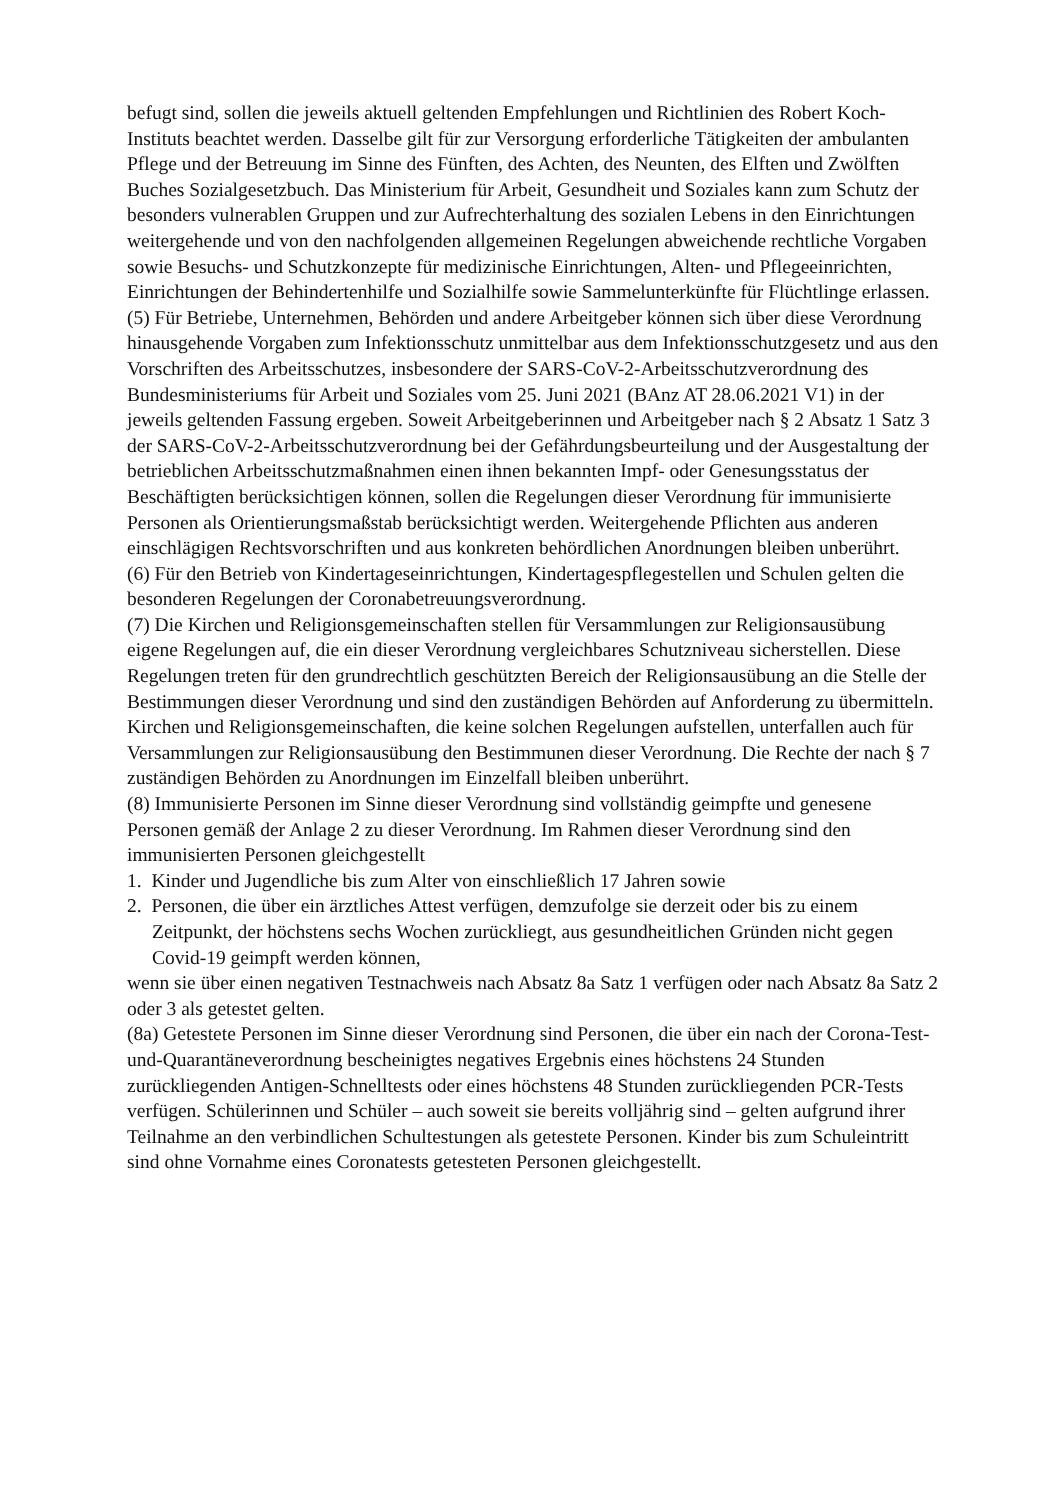befugt sind, sollen die jeweils aktuell geltenden Empfehlungen und Richtlinien des Robert Koch-Instituts beachtet werden. Dasselbe gilt für zur Versorgung erforderliche Tätigkeiten der ambulanten Pflege und der Betreuung im Sinne des Fünften, des Achten, des Neunten, des Elften und Zwölften Buches Sozialgesetzbuch. Das Ministerium für Arbeit, Gesundheit und Soziales kann zum Schutz der besonders vulnerablen Gruppen und zur Aufrechterhaltung des sozialen Lebens in den Einrichtungen weitergehende und von den nachfolgenden allgemeinen Regelungen abweichende rechtliche Vorgaben sowie Besuchs- und Schutzkonzepte für medizinische Einrichtungen, Alten- und Pflegeeinrichten, Einrichtungen der Behindertenhilfe und Sozialhilfe sowie Sammelunterkünfte für Flüchtlinge erlassen.
(5) Für Betriebe, Unternehmen, Behörden und andere Arbeitgeber können sich über diese Verordnung hinausgehende Vorgaben zum Infektionsschutz unmittelbar aus dem Infektionsschutzgesetz und aus den Vorschriften des Arbeitsschutzes, insbesondere der SARS-CoV-2-Arbeitsschutzverordnung des Bundesministeriums für Arbeit und Soziales vom 25. Juni 2021 (BAnz AT 28.06.2021 V1) in der jeweils geltenden Fassung ergeben. Soweit Arbeitgeberinnen und Arbeitgeber nach § 2 Absatz 1 Satz 3 der SARS-CoV-2-Arbeitsschutzverordnung bei der Gefährdungsbeurteilung und der Ausgestaltung der betrieblichen Arbeitsschutzmaßnahmen einen ihnen bekannten Impf- oder Genesungsstatus der Beschäftigten berücksichtigen können, sollen die Regelungen dieser Verordnung für immunisierte Personen als Orientierungsmaßstab berücksichtigt werden. Weitergehende Pflichten aus anderen einschlägigen Rechtsvorschriften und aus konkreten behördlichen Anordnungen bleiben unberührt.
(6) Für den Betrieb von Kindertageseinrichtungen, Kindertagespflegestellen und Schulen gelten die besonderen Regelungen der Coronabetreuungsverordnung.
(7) Die Kirchen und Religionsgemeinschaften stellen für Versammlungen zur Religionsausübung eigene Regelungen auf, die ein dieser Verordnung vergleichbares Schutzniveau sicherstellen. Diese Regelungen treten für den grundrechtlich geschützten Bereich der Religionsausübung an die Stelle der Bestimmungen dieser Verordnung und sind den zuständigen Behörden auf Anforderung zu übermitteln. Kirchen und Religionsgemeinschaften, die keine solchen Regelungen aufstellen, unterfallen auch für Versammlungen zur Religionsausübung den Bestimmunen dieser Verordnung. Die Rechte der nach § 7 zuständigen Behörden zu Anordnungen im Einzelfall bleiben unberührt.
(8) Immunisierte Personen im Sinne dieser Verordnung sind vollständig geimpfte und genesene Personen gemäß der Anlage 2 zu dieser Verordnung. Im Rahmen dieser Verordnung sind den immunisierten Personen gleichgestellt
1. Kinder und Jugendliche bis zum Alter von einschließlich 17 Jahren sowie
2. Personen, die über ein ärztliches Attest verfügen, demzufolge sie derzeit oder bis zu einem Zeitpunkt, der höchstens sechs Wochen zurückliegt, aus gesundheitlichen Gründen nicht gegen Covid-19 geimpft werden können,
wenn sie über einen negativen Testnachweis nach Absatz 8a Satz 1 verfügen oder nach Absatz 8a Satz 2 oder 3 als getestet gelten.
(8a) Getestete Personen im Sinne dieser Verordnung sind Personen, die über ein nach der Corona-Test-und-Quarantäneverordnung bescheinigtes negatives Ergebnis eines höchstens 24 Stunden zurückliegenden Antigen-Schnelltests oder eines höchstens 48 Stunden zurückliegenden PCR-Tests verfügen. Schülerinnen und Schüler – auch soweit sie bereits volljährig sind – gelten aufgrund ihrer Teilnahme an den verbindlichen Schultestungen als getestete Personen. Kinder bis zum Schuleintritt sind ohne Vornahme eines Coronatests getesteten Personen gleichgestellt.